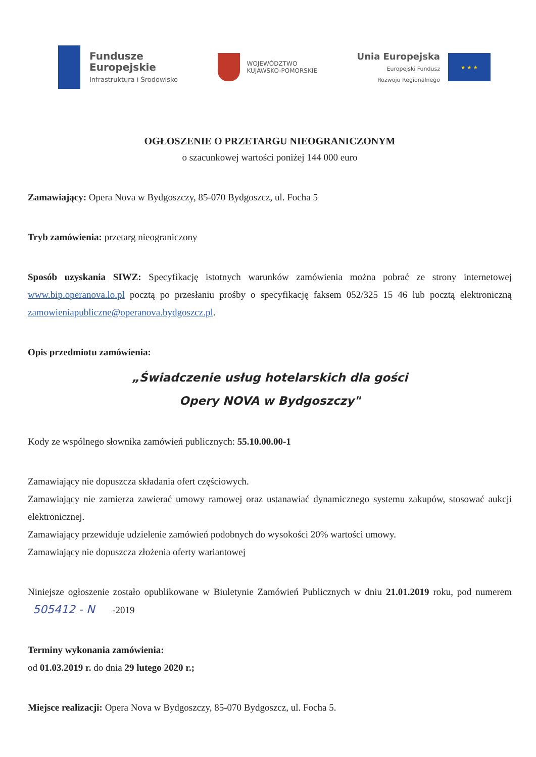Fundusze
Europejskie
Infrastruktura i Środowisko
WOJEWÓDZTWO
KUJAWSKO-POMORSKIE
Unia Europejska
Europejski Fundusz
Rozwoju Regionalnego
★ ★ ★
OGŁOSZENIE O PRZETARGU NIEOGRANICZONYM
o szacunkowej wartości poniżej 144 000 euro
Zamawiający: Opera Nova w Bydgoszczy, 85-070 Bydgoszcz, ul. Focha 5
Tryb zamówienia: przetarg nieograniczony
Sposób uzyskania SIWZ: Specyfikację istotnych warunków zamówienia można pobrać ze strony internetowej www.bip.operanova.lo.pl pocztą po przesłaniu prośby o specyfikację faksem 052/325 15 46 lub pocztą elektroniczną zamowieniapubliczne@operanova.bydgoszcz.pl.
Opis przedmiotu zamówienia:
„Świadczenie usług hotelarskich dla gości
Opery NOVA w Bydgoszczy"
Kody ze wspólnego słownika zamówień publicznych: 55.10.00.00-1
Zamawiający nie dopuszcza składania ofert częściowych.
Zamawiający nie zamierza zawierać umowy ramowej oraz ustanawiać dynamicznego systemu zakupów, stosować aukcji elektronicznej.
Zamawiający przewiduje udzielenie zamówień podobnych do wysokości 20% wartości umowy.
Zamawiający nie dopuszcza złożenia oferty wariantowej
Niniejsze ogłoszenie zostało opublikowane w Biuletynie Zamówień Publicznych w dniu 21.01.2019 roku, pod numerem 505412 - N -2019
Terminy wykonania zamówienia:
od 01.03.2019 r. do dnia 29 lutego 2020 r.;
Miejsce realizacji: Opera Nova w Bydgoszczy, 85-070 Bydgoszcz, ul. Focha 5.